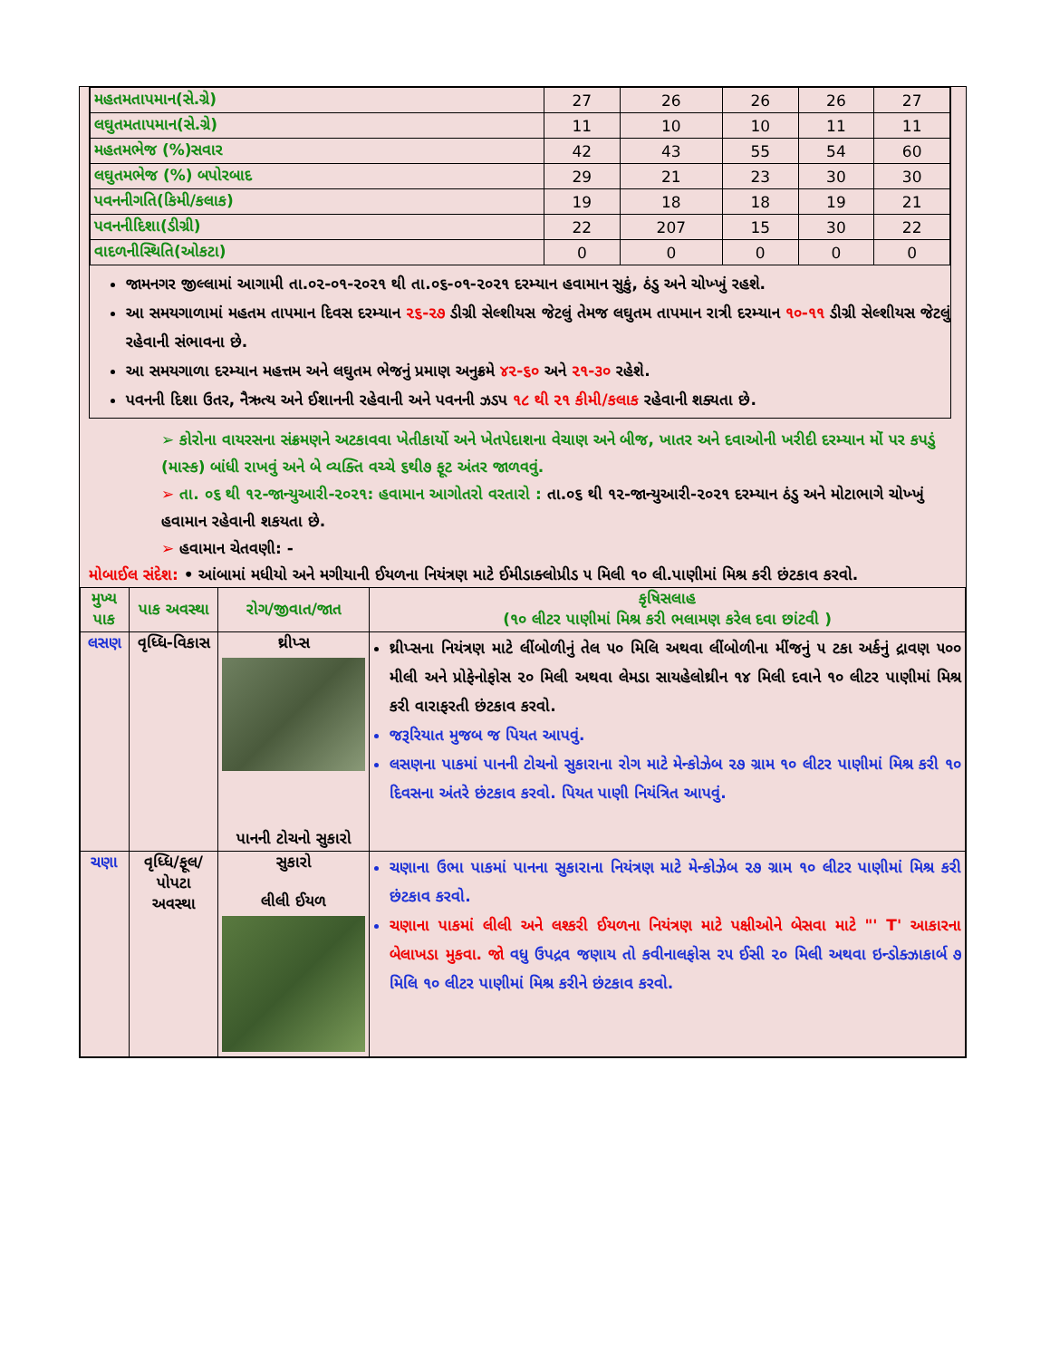| મહતમતાપમાન(સે.ગ્રે) | 27 | 26 | 26 | 26 | 27 |
| લઘુતમતાપમાન(સે.ગ્રે) | 11 | 10 | 10 | 11 | 11 |
| મહતમભેજ (%)સવાર | 42 | 43 | 55 | 54 | 60 |
| લઘુતમભેજ (%) બપોરબાદ | 29 | 21 | 23 | 30 | 30 |
| પવનનીગતિ(કિમી/કલાક) | 19 | 18 | 18 | 19 | 21 |
| પવનનીદિશા(ડીગ્રી) | 22 | 207 | 15 | 30 | 22 |
| વાદળનીસ્થિતિ(ઓકટા) | 0 | 0 | 0 | 0 | 0 |
જામનગર જીલ્લામાં આગામી તા.૦૨-૦૧-૨૦૨૧ થી તા.૦૬-૦૧-૨૦૨૧ દરમ્યાન હવામાન સુકું, ઠંડુ અને ચોખ્ખું રહશે.
આ સમયગાળામાં મહતમ તાપમાન દિવસ દરમ્યાન ૨૬-૨૭ ડીગ્રી સેલ્શીયસ જેટલું તેમજ લઘુતમ તાપમાન રાત્રી દરમ્યાન ૧૦-૧૧ ડીગ્રી સેલ્શીયસ જેટલું રહેવાની સંભાવના છે.
આ સમયગાળા દરમ્યાન મહત્તમ અને લઘુતમ ભેજનું પ્રમાણ અનુક્રમે ૪૨-૬૦ અને ૨૧-૩૦ રહેશે.
પવનની દિશા ઉતર, નૈઋત્ય અને ઈશાનની રહેવાની અને પવનની ઝડપ ૧૮ થી ૨૧ કીમી/કલાક રહેવાની શક્યતા છે.
➢ કોરોના વાયરસના સંક્રમણને અટકાવવા ખેતીકાર્યો અને ખેતપેદાશના વેચાણ અને બીજ, ખાતર અને દવાઓની ખરીદી દરમ્યાન મોં પર કપડું (માસ્ક) બાંધી રાખવું અને બે વ્યક્તિ વચ્ચે ૬થી૭ ફૂટ અંતર જાળવવું.
➢ તા. ૦૬ થી ૧૨-જાન્યુઆરી-૨૦૨૧: હવામાન આગોતરો વરતારો : તા.૦૬ થી ૧૨-જાન્યુઆરી-૨૦૨૧ દરમ્યાન ઠંડુ અને મોટાભાગે ચોખ્ખું હવામાન રહેવાની શકયતા છે.
➢ હવામાન ચેતવણી: -
મોબાઈલ સંદેશ: • આંબામાં મધીયો અને મગીયાની ઈયળના નિયંત્રણ માટે ઈમીડાક્લોપ્રીડ ૫ મિલી ૧૦ લી.પાણીમાં મિશ્ર કરી છંટકાવ કરવો.
| મુખ્ય પાક | પાક અવસ્થા | રોગ/જીવાત/જાત | કૃષિસલાહ (૧૦ લીટર પાણીમાં મિશ્ર કરી ભલામણ કરેલ દવા છાંટવી ) |
| --- | --- | --- | --- |
| લસણ | વૃધ્ધિ-વિકાસ | થ્રીપ્સ પાનની ટોચનો સુકારો | થ્રીપ્સના નિયંત્રણ માટે લીંબોળીનું તેલ ૫૦ મિલિ અથવા લીંબોળીના મીંજનું ૫ ટકા અર્કનું દ્રાવણ ૫૦૦ મીલી અને પ્રોફેનોફોસ ૨૦ મિલી અથવા લેમડા સાયહેલોથ્રીન ૧૪ મિલી દવાને ૧૦ લીટર પાણીમાં મિશ્ર કરી વારાફરતી છંટકાવ કરવો. જરૂરિયાત મુજબ જ પિયત આપવું. લસણના પાકમાં પાનની ટોચનો સુકારાના રોગ માટે મેન્કોઝેબ ૨૭ ગ્રામ ૧૦ લીટર પાણીમાં મિશ્ર કરી ૧૦ દિવસના અંતરે છંટકાવ કરવો. પિયત પાણી નિયંત્રિત આપવું. |
| ચણા | વૃધ્ધિ/ફૂલ/પોપટા અવસ્થા | સુકારો લીલી ઈયળ | ચણાના ઉભા પાકમાં પાનના સુકારાના નિયંત્રણ માટે મેન્કોઝેબ ૨૭ ગ્રામ ૧૦ લીટર પાણીમાં મિશ્ર કરી છંટકાવ કરવો. ચણાના પાકમાં લીલી અને લશ્કરી ઈયળના નિયંત્રણ માટે પક્ષીઓને બેસવા માટે "' T' આકારના બેલાખડા મુકવા. જો વધુ ઉપદ્રવ જણાય તો કવીનાલફોસ ૨૫ ઈસી ૨૦ મિલી અથવા ઇન્ડોક્ઝાકાર્બ ૭ મિલિ ૧૦ લીટર પાણીમાં મિશ્ર કરીને છંટકાવ કરવો. |